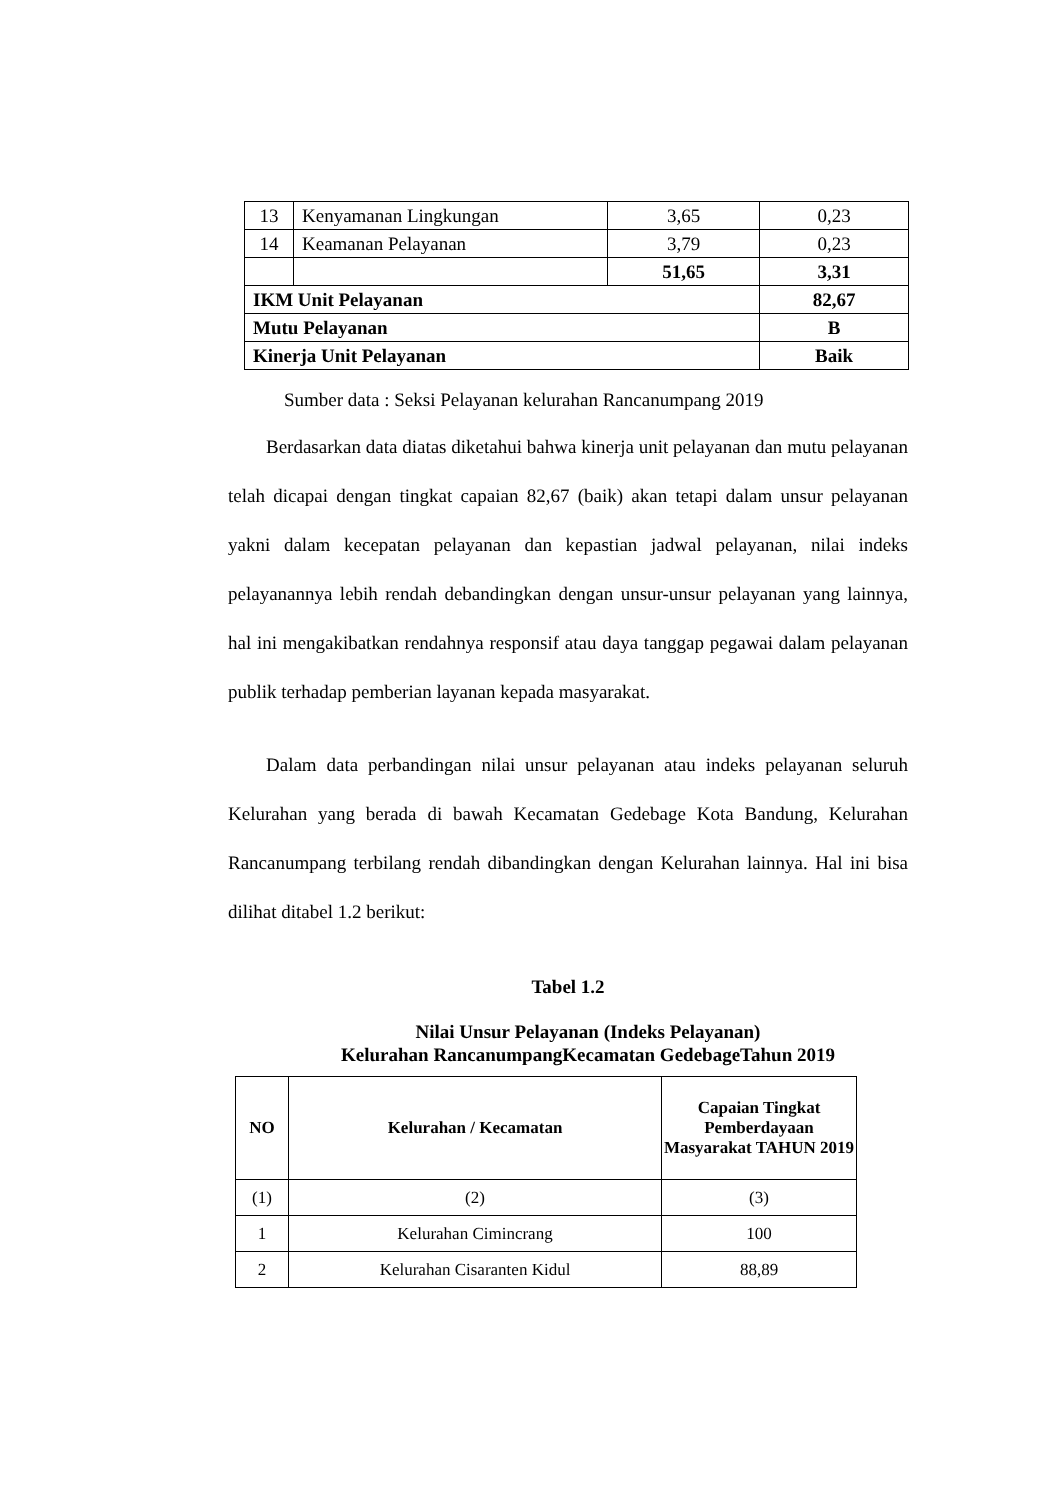| 13 | Kenyamanan Lingkungan | 3,65 | 0,23 |
| 14 | Keamanan Pelayanan | 3,79 | 0,23 |
| | | 51,65 | 3,31 |
| IKM Unit Pelayanan | | | 82,67 |
| Mutu Pelayanan | | | B |
| Kinerja Unit Pelayanan | | | Baik |
Sumber data : Seksi Pelayanan kelurahan Rancanumpang 2019
Berdasarkan data diatas diketahui bahwa kinerja unit pelayanan dan mutu pelayanan telah dicapai dengan tingkat capaian 82,67 (baik) akan tetapi dalam unsur pelayanan yakni dalam kecepatan pelayanan dan kepastian jadwal pelayanan, nilai indeks pelayanannya lebih rendah debandingkan dengan unsur-unsur pelayanan yang lainnya, hal ini mengakibatkan rendahnya responsif atau daya tanggap pegawai dalam pelayanan publik terhadap pemberian layanan kepada masyarakat.
Dalam data perbandingan nilai unsur pelayanan atau indeks pelayanan seluruh Kelurahan yang berada di bawah Kecamatan Gedebage Kota Bandung, Kelurahan Rancanumpang terbilang rendah dibandingkan dengan Kelurahan lainnya. Hal ini bisa dilihat ditabel 1.2 berikut:
Tabel 1.2
Nilai Unsur Pelayanan (Indeks Pelayanan)
Kelurahan RancanumpangKecamatan GedebageTahun 2019
| NO | Kelurahan / Kecamatan | Capaian Tingkat Pemberdayaan Masyarakat TAHUN 2019 |
| --- | --- | --- |
| (1) | (2) | (3) |
| 1 | Kelurahan Cimincrang | 100 |
| 2 | Kelurahan Cisaranten Kidul | 88,89 |